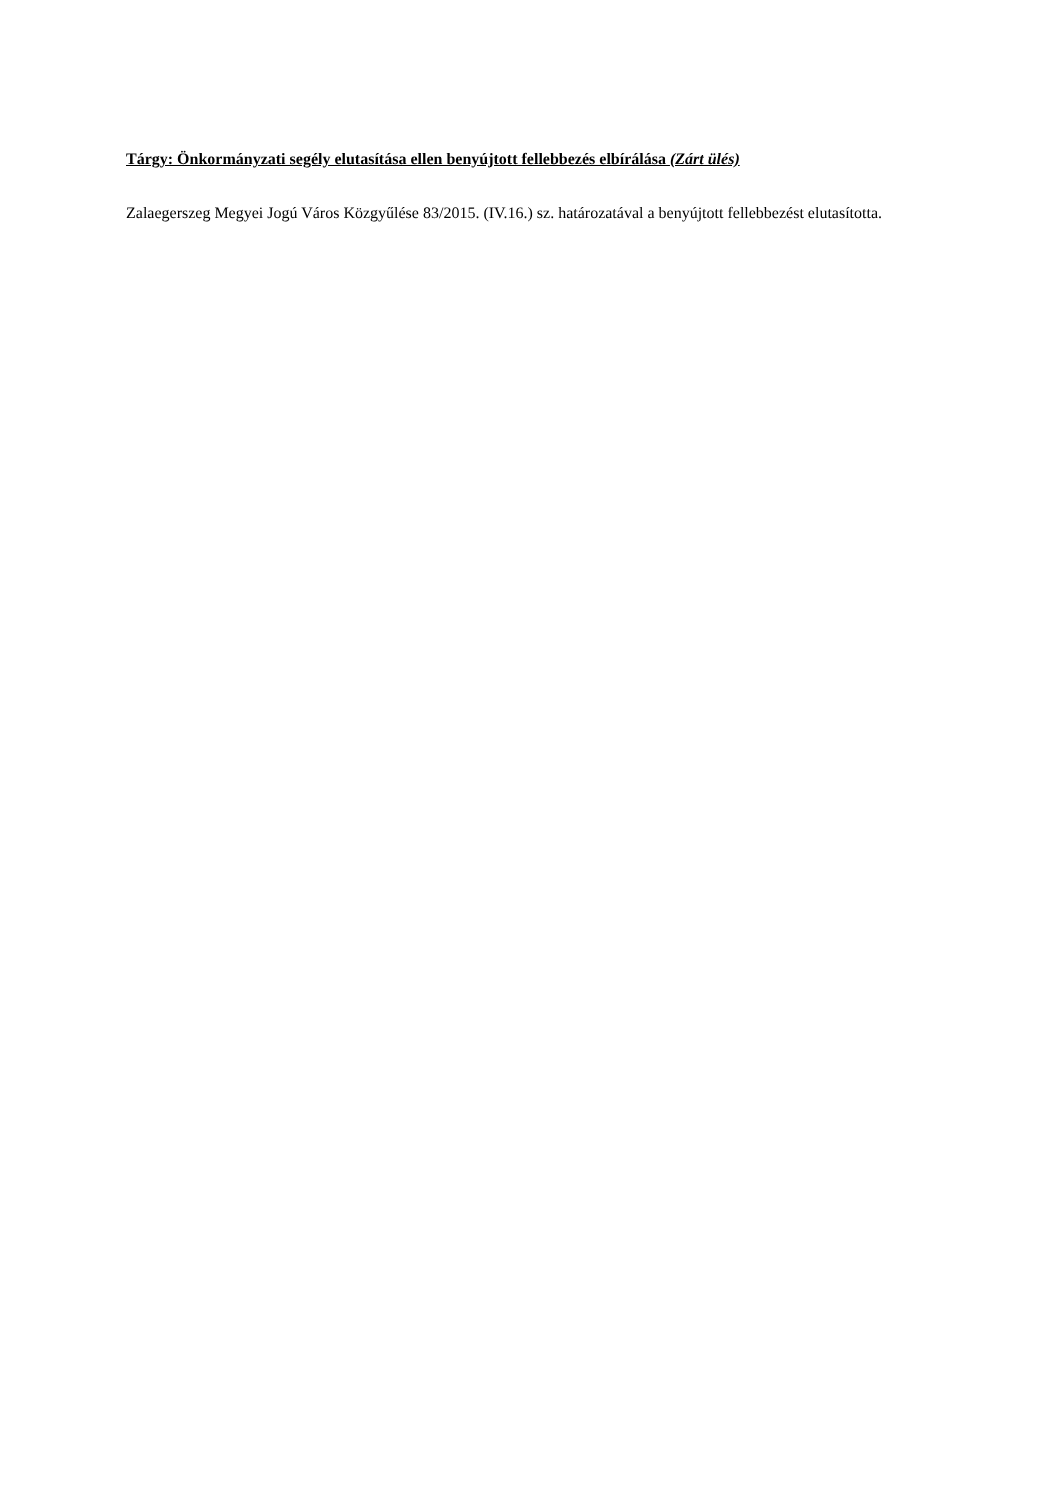Tárgy: Önkormányzati segély elutasítása ellen benyújtott fellebbezés elbírálása (Zárt ülés)
Zalaegerszeg Megyei Jogú Város Közgyűlése 83/2015. (IV.16.) sz. határozatával a benyújtott fellebbezést elutasította.